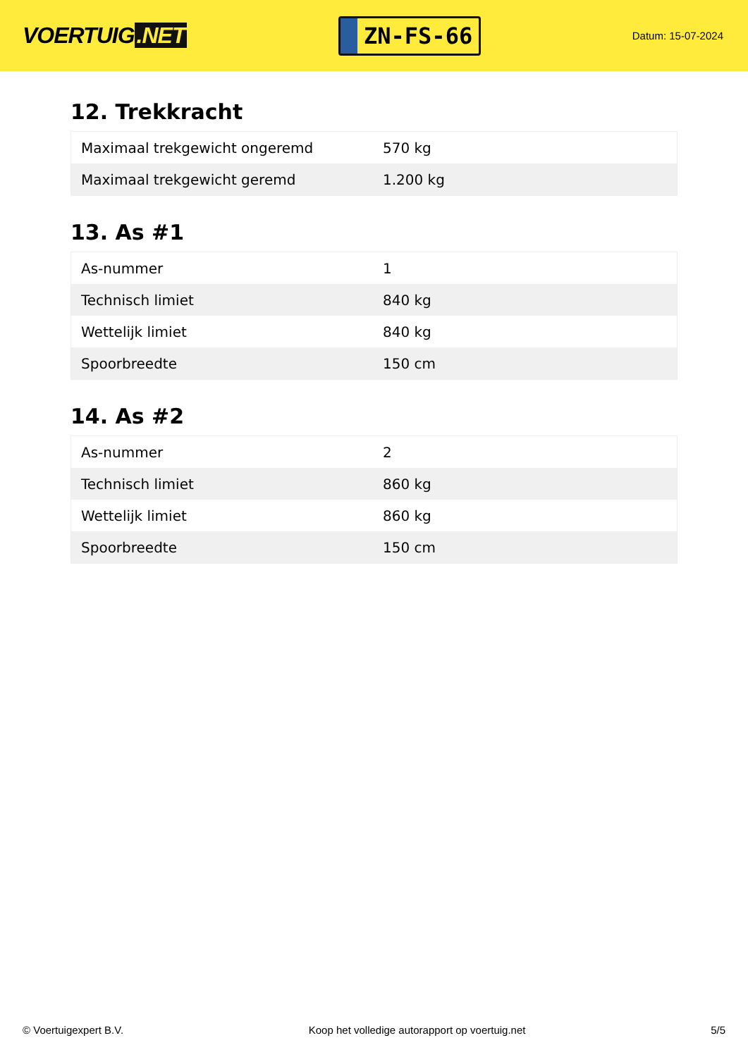VOERTUIG.NET
ZN-FS-66
Datum: 15-07-2024
12. Trekkracht
| Maximaal trekgewicht ongeremd | 570 kg |
| Maximaal trekgewicht geremd | 1.200 kg |
13. As #1
| As-nummer | 1 |
| Technisch limiet | 840 kg |
| Wettelijk limiet | 840 kg |
| Spoorbreedte | 150 cm |
14. As #2
| As-nummer | 2 |
| Technisch limiet | 860 kg |
| Wettelijk limiet | 860 kg |
| Spoorbreedte | 150 cm |
© Voertuigexpert B.V. Koop het volledige autorapport op voertuig.net 5/5